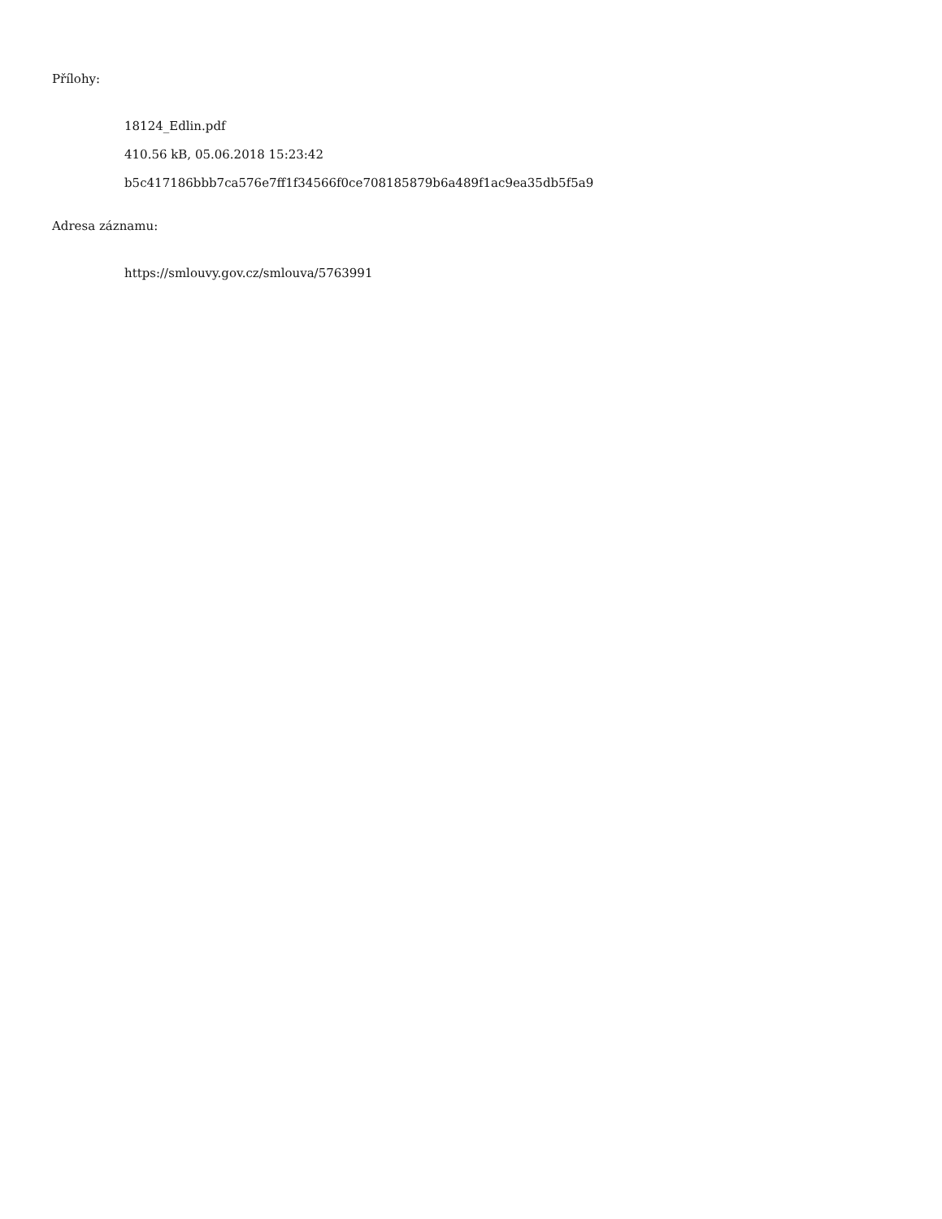Přílohy:
18124_Edlin.pdf
410.56 kB, 05.06.2018 15:23:42
b5c417186bbb7ca576e7ff1f34566f0ce708185879b6a489f1ac9ea35db5f5a9
Adresa záznamu:
https://smlouvy.gov.cz/smlouva/5763991